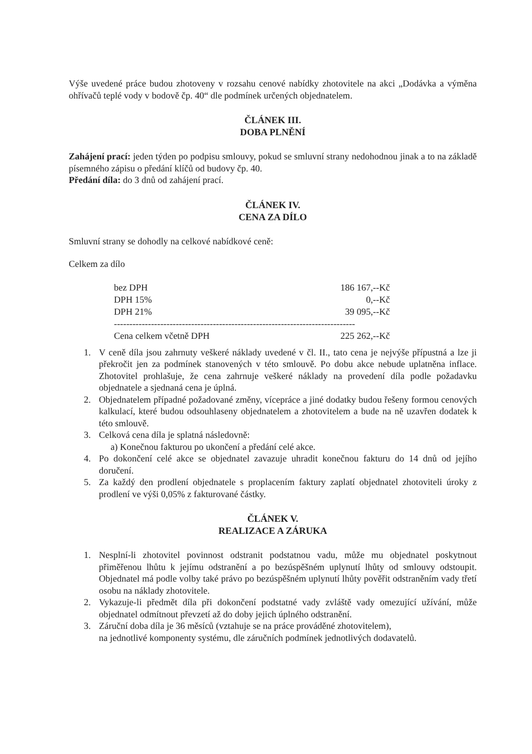Výše uvedené práce budou zhotoveny v rozsahu cenové nabídky zhotovitele na akci „Dodávka a výměna ohřívačů teplé vody v bodově čp. 40“ dle podmínek určených objednatelem.
ČLÁNEK III.
DOBA PLNĚNÍ
Zahájení prací: jeden týden po podpisu smlouvy, pokud se smluvní strany nedohodnou jinak a to na základě písemného zápisu o předání klíčů od budovy čp. 40.
Předání díla: do 3 dnů od zahájení prací.
ČLÁNEK IV.
CENA ZA DÍLO
Smluvní strany se dohodly na celkové nabídkové ceně:
Celkem za dílo
| bez DPH | 186 167,--Kč |
| DPH 15% | 0,--Kč |
| DPH 21% | 39 095,--Kč |
| ------------------------------------------------------------------------------ | |
| Cena celkem včetně DPH | 225 262,--Kč |
1. V ceně díla jsou zahrnuty veškeré náklady uvedené v čl. II., tato cena je nejvýše přípustná a lze ji překročit jen za podmínek stanovených v této smlouvě. Po dobu akce nebude uplatněna inflace. Zhotovitel prohlašuje, že cena zahrnuje veškeré náklady na provedení díla podle požadavku objednatele a sjednaná cena je úplná.
2. Objednatelem případné požadované změny, vícepráce a jiné dodatky budou řešeny formou cenových kalkulací, které budou odsouhlaseny objednatelem a zhotovitelem a bude na ně uzavřen dodatek k této smlouvě.
3. Celková cena díla je splatná následovně:
a) Konečnou fakturou po ukončení a předání celé akce.
4. Po dokončení celé akce se objednatel zavazuje uhradit konečnou fakturu do 14 dnů od jejího doručení.
5. Za každý den prodlení objednatele s proplacením faktury zaplatí objednatel zhotoviteli úroky z prodlení ve výši 0,05% z fakturované částky.
ČLÁNEK V.
REALIZACE A ZÁRUKA
1. Nesplní-li zhotovitel povinnost odstranit podstatnou vadu, může mu objednatel poskytnout přiměřenou lhůtu k jejímu odstranění a po bezúspěšném uplynutí lhůty od smlouvy odstoupit. Objednatel má podle volby také právo po bezúspěšném uplynutí lhůty pověřit odstraněním vady třetí osobu na náklady zhotovitele.
2. Vykazuje-li předmět díla při dokončení podstatné vady zvláště vady omezující užívání, může objednatel odmítnout převzetí až do doby jejich úplného odstranění.
3. Záruční doba díla je 36 měsíců (vztahuje se na práce prováděné zhotovitelem),
na jednotlivé komponenty systému, dle záručních podmínek jednotlivých dodavatelů.